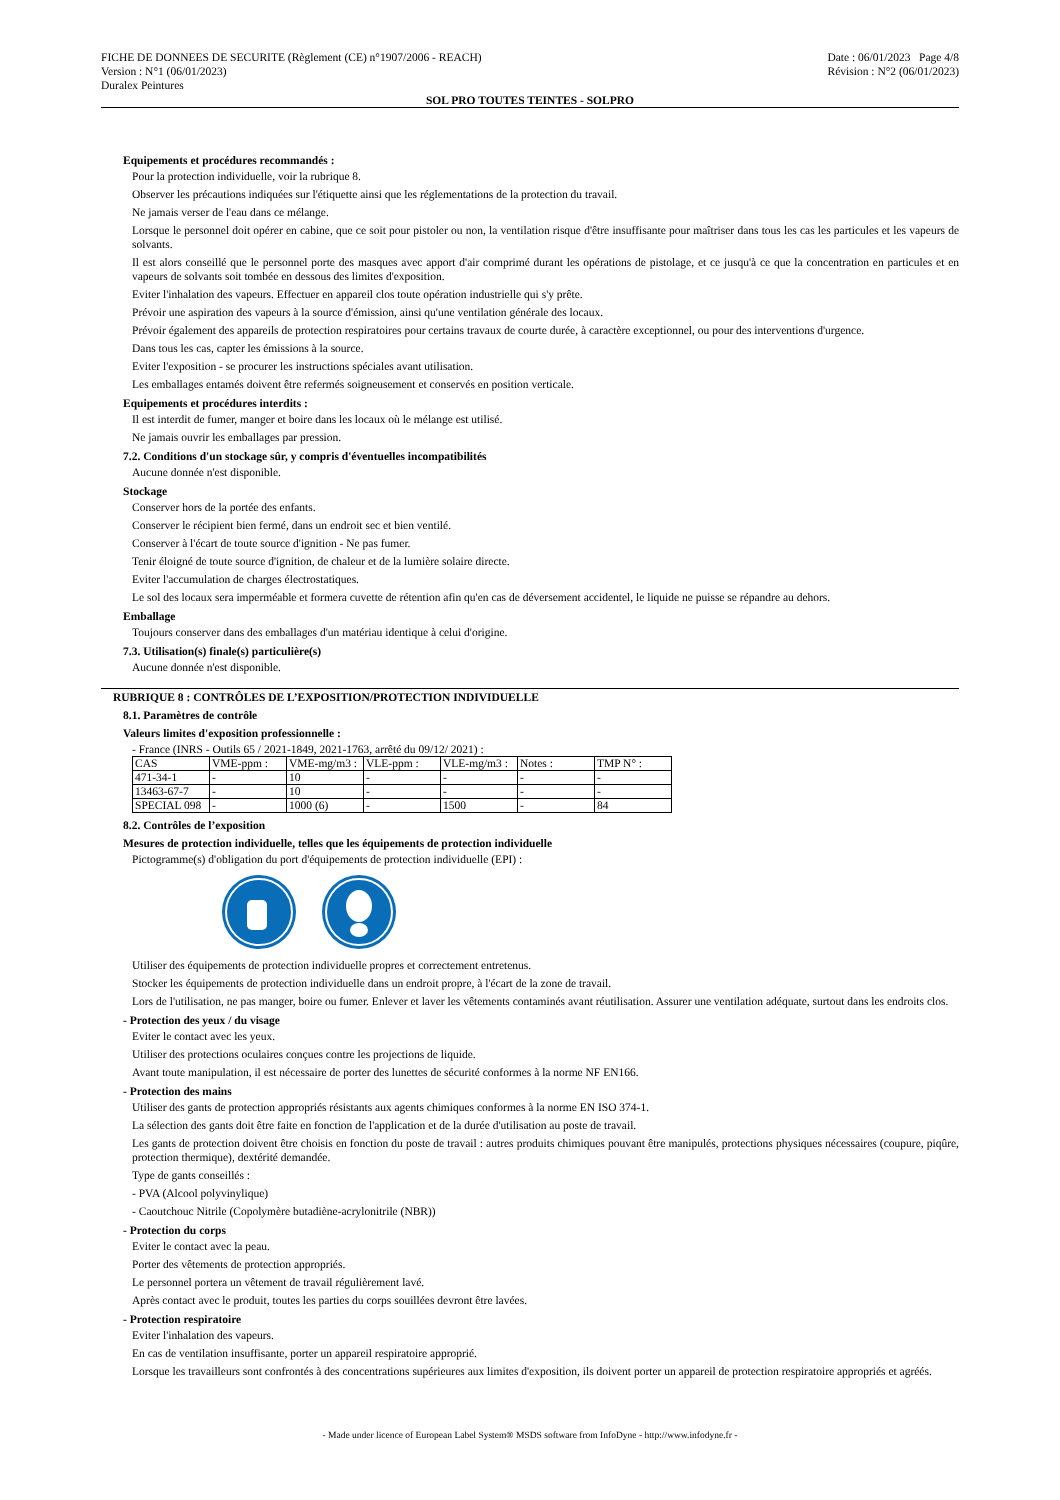FICHE DE DONNEES DE SECURITE (Règlement (CE) n°1907/2006 - REACH)
Version : N°1 (06/01/2023)
Duralex Peintures
Date : 06/01/2023 Page 4/8
Révision : N°2 (06/01/2023)
SOL PRO TOUTES TEINTES - SOLPRO
Equipements et procédures recommandés :
Pour la protection individuelle, voir la rubrique 8.
Observer les précautions indiquées sur l'étiquette ainsi que les réglementations de la protection du travail.
Ne jamais verser de l'eau dans ce mélange.
Lorsque le personnel doit opérer en cabine, que ce soit pour pistoler ou non, la ventilation risque d'être insuffisante pour maîtriser dans tous les cas les particules et les vapeurs de solvants.
Il est alors conseillé que le personnel porte des masques avec apport d'air comprimé durant les opérations de pistolage, et ce jusqu'à ce que la concentration en particules et en vapeurs de solvants soit tombée en dessous des limites d'exposition.
Eviter l'inhalation des vapeurs. Effectuer en appareil clos toute opération industrielle qui s'y prête.
Prévoir une aspiration des vapeurs à la source d'émission, ainsi qu'une ventilation générale des locaux.
Prévoir également des appareils de protection respiratoires pour certains travaux de courte durée, à caractère exceptionnel, ou pour des interventions d'urgence.
Dans tous les cas, capter les émissions à la source.
Eviter l'exposition - se procurer les instructions spéciales avant utilisation.
Les emballages entamés doivent être refermés soigneusement et conservés en position verticale.
Equipements et procédures interdits :
Il est interdit de fumer, manger et boire dans les locaux où le mélange est utilisé.
Ne jamais ouvrir les emballages par pression.
7.2. Conditions d'un stockage sûr, y compris d'éventuelles incompatibilités
Aucune donnée n'est disponible.
Stockage
Conserver hors de la portée des enfants.
Conserver le récipient bien fermé, dans un endroit sec et bien ventilé.
Conserver à l'écart de toute source d'ignition - Ne pas fumer.
Tenir éloigné de toute source d'ignition, de chaleur et de la lumière solaire directe.
Eviter l'accumulation de charges électrostatiques.
Le sol des locaux sera imperméable et formera cuvette de rétention afin qu'en cas de déversement accidentel, le liquide ne puisse se répandre au dehors.
Emballage
Toujours conserver dans des emballages d'un matériau identique à celui d'origine.
7.3. Utilisation(s) finale(s) particulière(s)
Aucune donnée n'est disponible.
RUBRIQUE 8 : CONTRÔLES DE L’EXPOSITION/PROTECTION INDIVIDUELLE
8.1. Paramètres de contrôle
Valeurs limites d'exposition professionnelle :
- France (INRS - Outils 65 / 2021-1849, 2021-1763, arrêté du 09/12/ 2021) :
| CAS | VME-ppm : | VME-mg/m3 : | VLE-ppm : | VLE-mg/m3 : | Notes : | TMP N° : |
| 471-34-1 | - | 10 | - | - | - | - |
| 13463-67-7 | - | 10 | - | - | - | - |
| SPECIAL 098 | - | 1000 (6) | - | 1500 | - | 84 |
8.2. Contrôles de l’exposition
Mesures de protection individuelle, telles que les équipements de protection individuelle
Pictogramme(s) d'obligation du port d'équipements de protection individuelle (EPI) :
Utiliser des équipements de protection individuelle propres et correctement entretenus.
Stocker les équipements de protection individuelle dans un endroit propre, à l'écart de la zone de travail.
Lors de l'utilisation, ne pas manger, boire ou fumer. Enlever et laver les vêtements contaminés avant réutilisation. Assurer une ventilation adéquate, surtout dans les endroits clos.
- Protection des yeux / du visage
Eviter le contact avec les yeux.
Utiliser des protections oculaires conçues contre les projections de liquide.
Avant toute manipulation, il est nécessaire de porter des lunettes de sécurité conformes à la norme NF EN166.
- Protection des mains
Utiliser des gants de protection appropriés résistants aux agents chimiques conformes à la norme EN ISO 374-1.
La sélection des gants doit être faite en fonction de l'application et de la durée d'utilisation au poste de travail.
Les gants de protection doivent être choisis en fonction du poste de travail : autres produits chimiques pouvant être manipulés, protections physiques nécessaires (coupure, piqûre, protection thermique), dextérité demandée.
Type de gants conseillés :
- PVA (Alcool polyvinylique)
- Caoutchouc Nitrile (Copolymère butadiène-acrylonitrile (NBR))
- Protection du corps
Eviter le contact avec la peau.
Porter des vêtements de protection appropriés.
Le personnel portera un vêtement de travail régulièrement lavé.
Après contact avec le produit, toutes les parties du corps souillées devront être lavées.
- Protection respiratoire
Eviter l'inhalation des vapeurs.
En cas de ventilation insuffisante, porter un appareil respiratoire approprié.
Lorsque les travailleurs sont confrontés à des concentrations supérieures aux limites d'exposition, ils doivent porter un appareil de protection respiratoire appropriés et agréés.
- Made under licence of European Label System® MSDS software from InfoDyne - http://www.infodyne.fr -